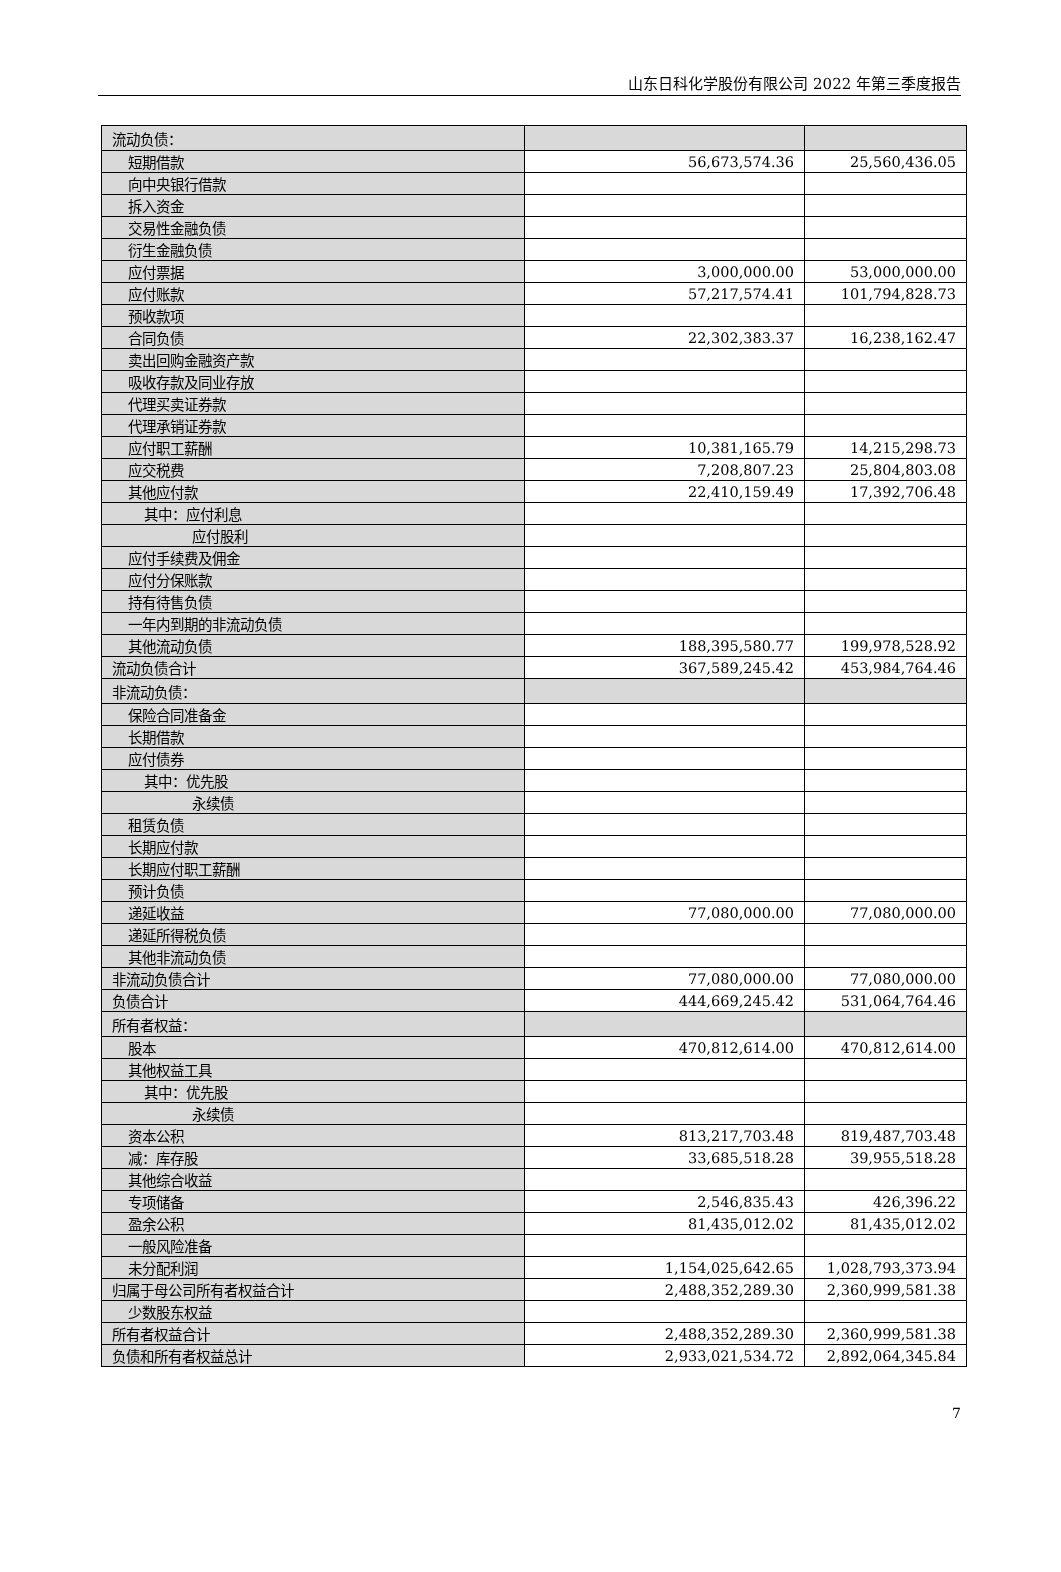山东日科化学股份有限公司 2022 年第三季度报告
| 流动负债： | | |
| 短期借款 | 56,673,574.36 | 25,560,436.05 |
| 向中央银行借款 | | |
| 拆入资金 | | |
| 交易性金融负债 | | |
| 衍生金融负债 | | |
| 应付票据 | 3,000,000.00 | 53,000,000.00 |
| 应付账款 | 57,217,574.41 | 101,794,828.73 |
| 预收款项 | | |
| 合同负债 | 22,302,383.37 | 16,238,162.47 |
| 卖出回购金融资产款 | | |
| 吸收存款及同业存放 | | |
| 代理买卖证券款 | | |
| 代理承销证券款 | | |
| 应付职工薪酬 | 10,381,165.79 | 14,215,298.73 |
| 应交税费 | 7,208,807.23 | 25,804,803.08 |
| 其他应付款 | 22,410,159.49 | 17,392,706.48 |
| 其中：应付利息 | | |
| 应付股利 | | |
| 应付手续费及佣金 | | |
| 应付分保账款 | | |
| 持有待售负债 | | |
| 一年内到期的非流动负债 | | |
| 其他流动负债 | 188,395,580.77 | 199,978,528.92 |
| 流动负债合计 | 367,589,245.42 | 453,984,764.46 |
| 非流动负债： | | |
| 保险合同准备金 | | |
| 长期借款 | | |
| 应付债券 | | |
| 其中：优先股 | | |
| 永续债 | | |
| 租赁负债 | | |
| 长期应付款 | | |
| 长期应付职工薪酬 | | |
| 预计负债 | | |
| 递延收益 | 77,080,000.00 | 77,080,000.00 |
| 递延所得税负债 | | |
| 其他非流动负债 | | |
| 非流动负债合计 | 77,080,000.00 | 77,080,000.00 |
| 负债合计 | 444,669,245.42 | 531,064,764.46 |
| 所有者权益： | | |
| 股本 | 470,812,614.00 | 470,812,614.00 |
| 其他权益工具 | | |
| 其中：优先股 | | |
| 永续债 | | |
| 资本公积 | 813,217,703.48 | 819,487,703.48 |
| 减：库存股 | 33,685,518.28 | 39,955,518.28 |
| 其他综合收益 | | |
| 专项储备 | 2,546,835.43 | 426,396.22 |
| 盈余公积 | 81,435,012.02 | 81,435,012.02 |
| 一般风险准备 | | |
| 未分配利润 | 1,154,025,642.65 | 1,028,793,373.94 |
| 归属于母公司所有者权益合计 | 2,488,352,289.30 | 2,360,999,581.38 |
| 少数股东权益 | | |
| 所有者权益合计 | 2,488,352,289.30 | 2,360,999,581.38 |
| 负债和所有者权益总计 | 2,933,021,534.72 | 2,892,064,345.84 |
7